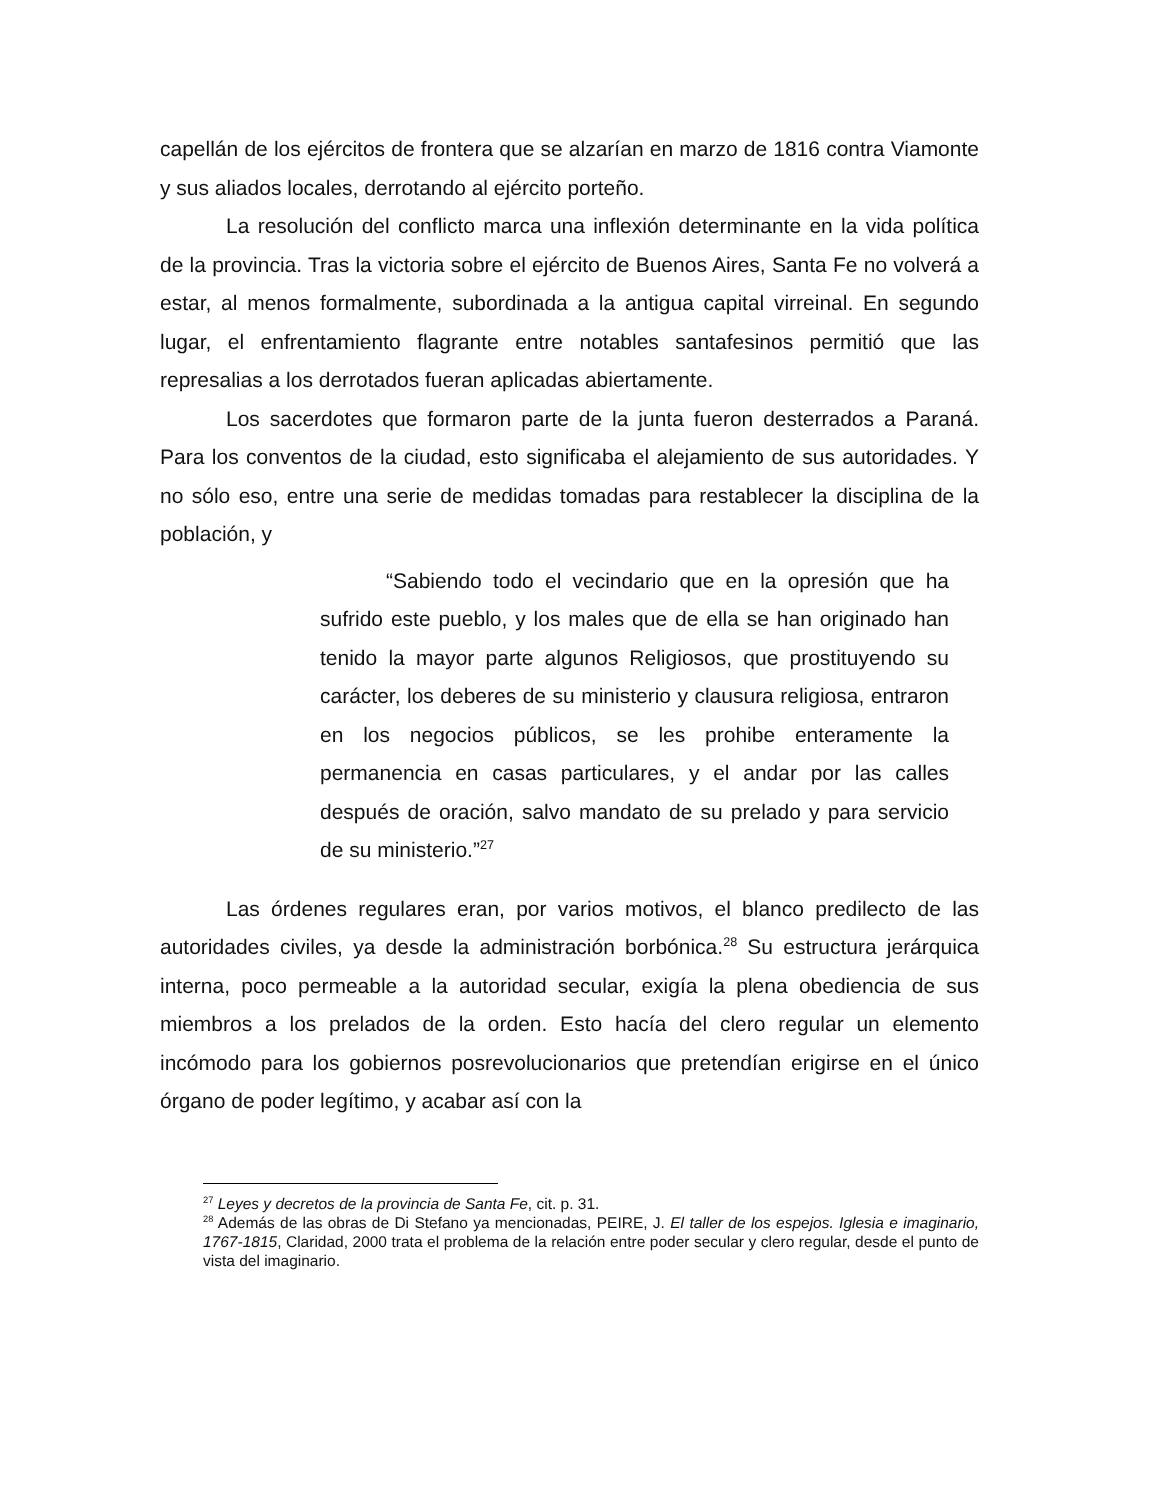capellán de los ejércitos de frontera que se alzarían en marzo de 1816 contra Viamonte y sus aliados locales, derrotando al ejército porteño.
La resolución del conflicto marca una inflexión determinante en la vida política de la provincia. Tras la victoria sobre el ejército de Buenos Aires, Santa Fe no volverá a estar, al menos formalmente, subordinada a la antigua capital virreinal. En segundo lugar, el enfrentamiento flagrante entre notables santafesinos permitió que las represalias a los derrotados fueran aplicadas abiertamente.
Los sacerdotes que formaron parte de la junta fueron desterrados a Paraná. Para los conventos de la ciudad, esto significaba el alejamiento de sus autoridades. Y no sólo eso, entre una serie de medidas tomadas para restablecer la disciplina de la población, y
“Sabiendo todo el vecindario que en la opresión que ha sufrido este pueblo, y los males que de ella se han originado han tenido la mayor parte algunos Religiosos, que prostituyendo su carácter, los deberes de su ministerio y clausura religiosa, entraron en los negocios públicos, se les prohibe enteramente la permanencia en casas particulares, y el andar por las calles después de oración, salvo mandato de su prelado y para servicio de su ministerio.”<sup>27</sup>
Las órdenes regulares eran, por varios motivos, el blanco predilecto de las autoridades civiles, ya desde la administración borbónica.<sup>28</sup> Su estructura jerárquica interna, poco permeable a la autoridad secular, exigía la plena obediencia de sus miembros a los prelados de la orden. Esto hacía del clero regular un elemento incómodo para los gobiernos posrevolucionarios que pretendían erigirse en el único órgano de poder legítimo, y acabar así con la
<sup>27</sup> Leyes y decretos de la provincia de Santa Fe, cit. p. 31.
<sup>28</sup> Además de las obras de Di Stefano ya mencionadas, PEIRE, J. El taller de los espejos. Iglesia e imaginario, 1767-1815, Claridad, 2000 trata el problema de la relación entre poder secular y clero regular, desde el punto de vista del imaginario.